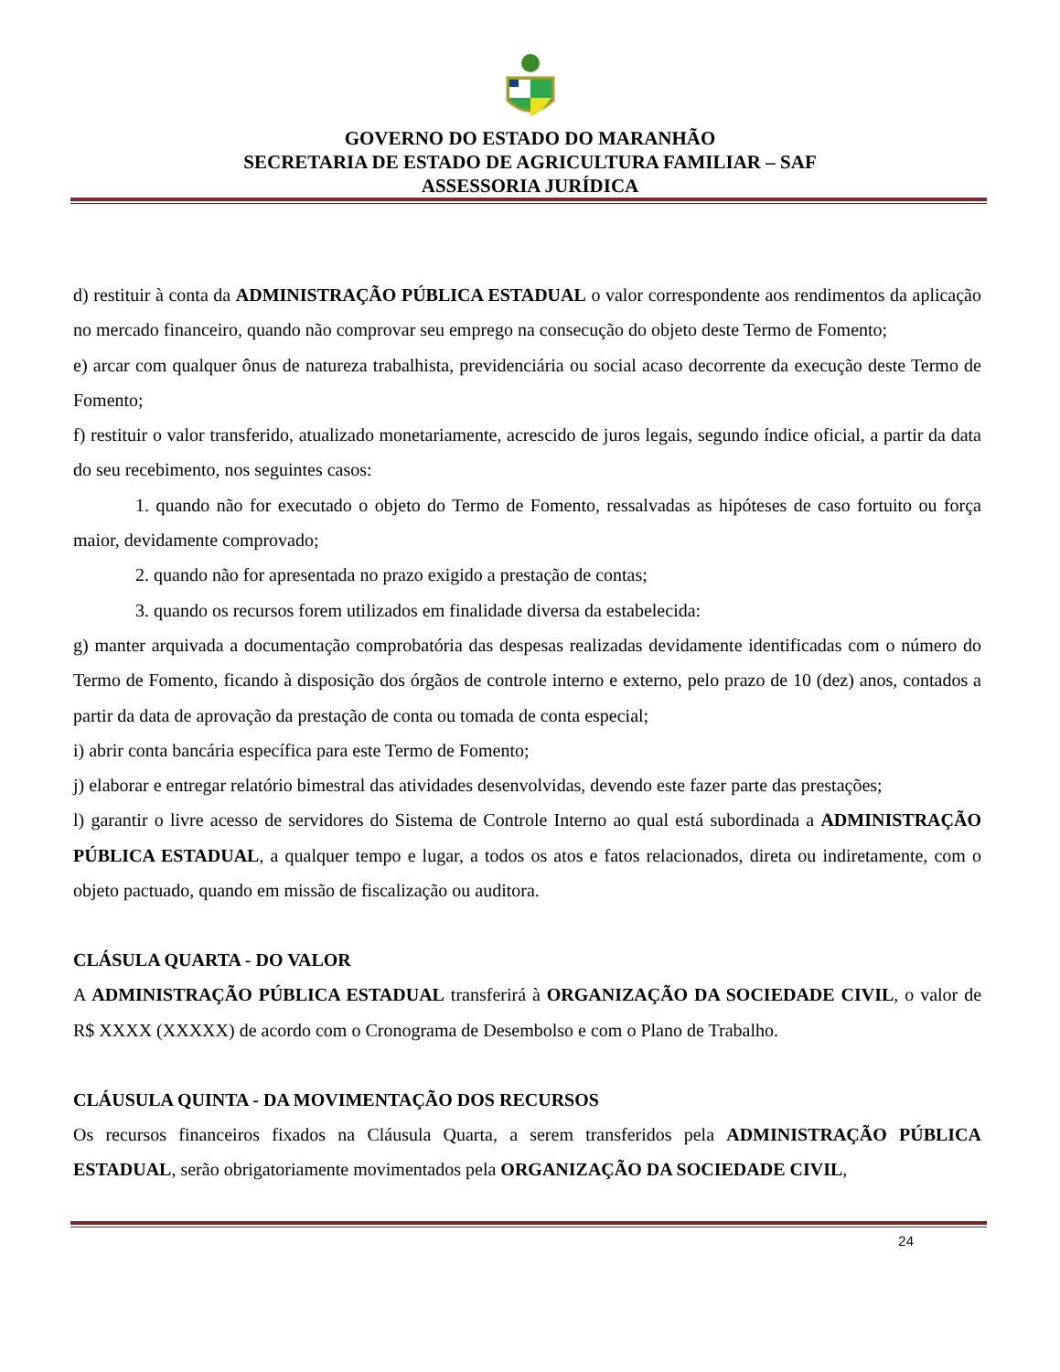GOVERNO DO ESTADO DO MARANHÃO
SECRETARIA DE ESTADO DE AGRICULTURA FAMILIAR – SAF
ASSESSORIA JURÍDICA
d) restituir à conta da ADMINISTRAÇÃO PÚBLICA ESTADUAL o valor correspondente aos rendimentos da aplicação no mercado financeiro, quando não comprovar seu emprego na consecução do objeto deste Termo de Fomento;
e) arcar com qualquer ônus de natureza trabalhista, previdenciária ou social acaso decorrente da execução deste Termo de Fomento;
f) restituir o valor transferido, atualizado monetariamente, acrescido de juros legais, segundo índice oficial, a partir da data do seu recebimento, nos seguintes casos:
1. quando não for executado o objeto do Termo de Fomento, ressalvadas as hipóteses de caso fortuito ou força maior, devidamente comprovado;
2. quando não for apresentada no prazo exigido a prestação de contas;
3. quando os recursos forem utilizados em finalidade diversa da estabelecida:
g) manter arquivada a documentação comprobatória das despesas realizadas devidamente identificadas com o número do Termo de Fomento, ficando à disposição dos órgãos de controle interno e externo, pelo prazo de 10 (dez) anos, contados a partir da data de aprovação da prestação de conta ou tomada de conta especial;
i) abrir conta bancária específica para este Termo de Fomento;
j) elaborar e entregar relatório bimestral das atividades desenvolvidas, devendo este fazer parte das prestações;
l) garantir o livre acesso de servidores do Sistema de Controle Interno ao qual está subordinada a ADMINISTRAÇÃO PÚBLICA ESTADUAL, a qualquer tempo e lugar, a todos os atos e fatos relacionados, direta ou indiretamente, com o objeto pactuado, quando em missão de fiscalização ou auditora.
CLÁSULA QUARTA - DO VALOR
A ADMINISTRAÇÃO PÚBLICA ESTADUAL transferirá à ORGANIZAÇÃO DA SOCIEDADE CIVIL, o valor de R$ XXXX (XXXXX) de acordo com o Cronograma de Desembolso e com o Plano de Trabalho.
CLÁUSULA QUINTA - DA MOVIMENTAÇÃO DOS RECURSOS
Os recursos financeiros fixados na Cláusula Quarta, a serem transferidos pela ADMINISTRAÇÃO PÚBLICA ESTADUAL, serão obrigatoriamente movimentados pela ORGANIZAÇÃO DA SOCIEDADE CIVIL,
24